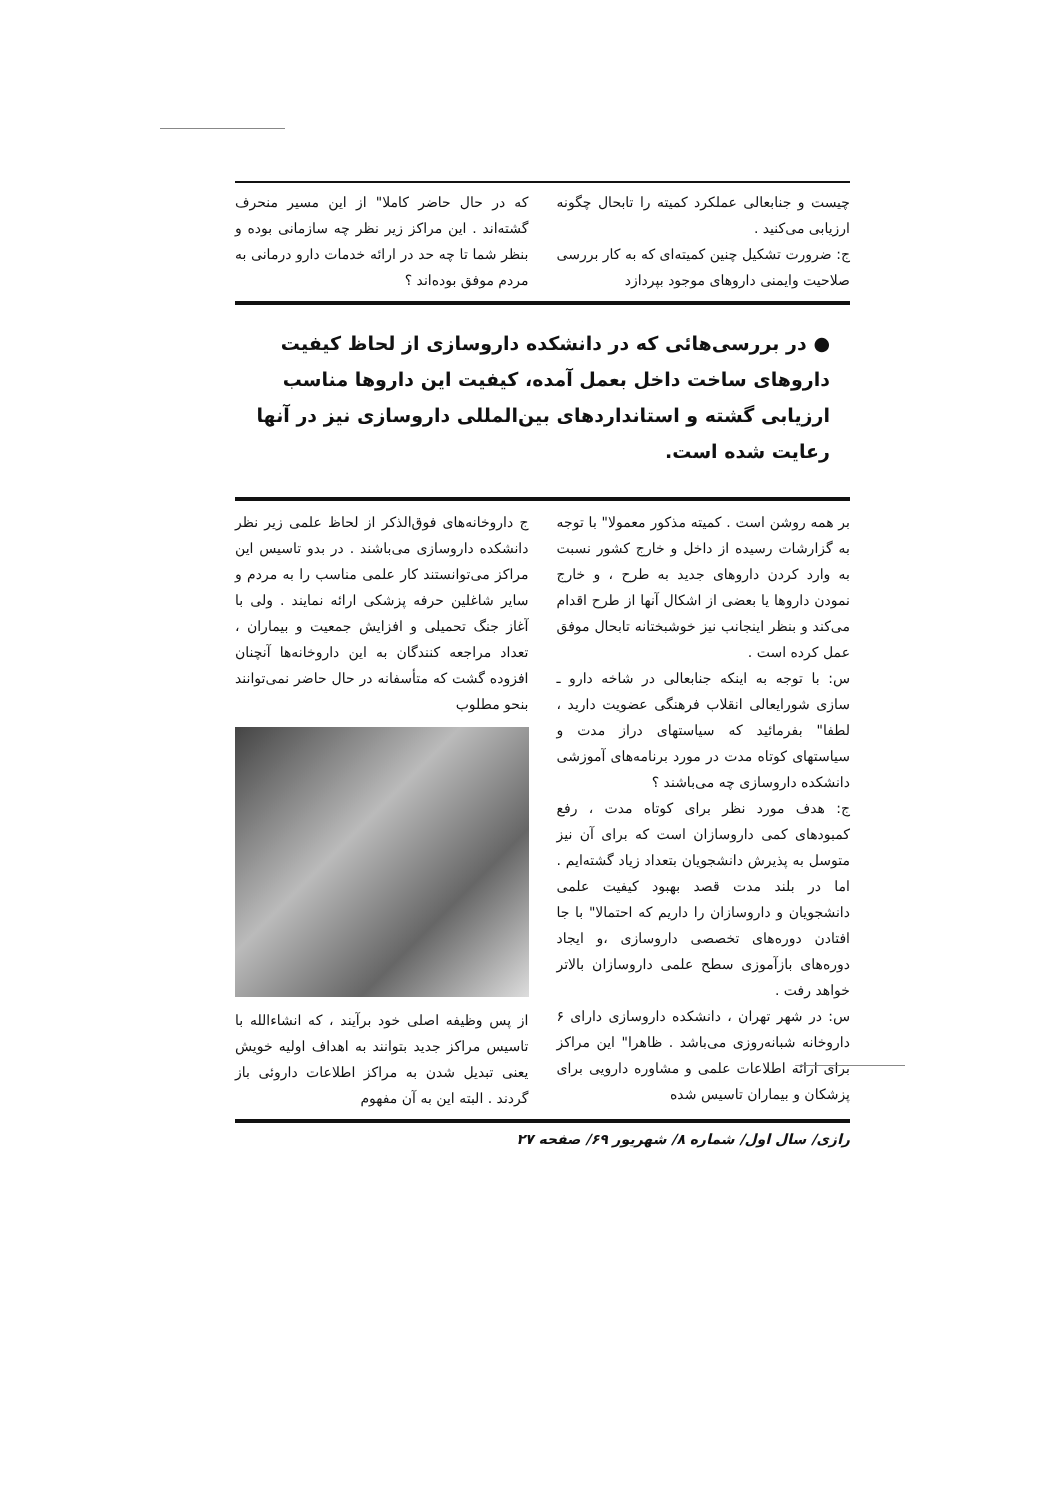چیست و جنابعالی عملکرد کمیته را تابحال چگونه ارزیابی می‌کنید .
ج: ضرورت تشکیل چنین کمیته‌ای که به کار بررسی صلاحیت وایمنی داروهای موجود بپردازد
که در حال حاضر کاملا" از این مسیر منحرف گشته‌اند . این مراکز زیر نظر چه سازمانی بوده و بنظر شما تا چه حد در ارائه خدمات دارو درمانی به مردم موفق بوده‌اند ؟
● در بررسی‌هائی که در دانشکده داروسازی از لحاظ کیفیت داروهای ساخت داخل بعمل آمده، کیفیت این داروها مناسب ارزیابی گشته و استانداردهای بین‌المللی داروسازی نیز در آنها رعایت شده است.
بر همه روشن است . کمیته مذکور معمولا" با توجه به گزارشات رسیده از داخل و خارج کشور نسبت به وارد کردن داروهای جدید به طرح ، و خارج نمودن داروها یا بعضی از اشکال آنها از طرح اقدام می‌کند و بنظر اینجانب نیز خوشبختانه تابحال موفق عمل کرده است .
س: با توجه به اینکه جنابعالی در شاخه دارو ـ سازی شورایعالی انقلاب فرهنگی عضویت دارید ، لطفا" بفرمائید که سیاستهای دراز مدت و سیاستهای کوتاه مدت در مورد برنامه‌های آموزشی دانشکده داروسازی چه می‌باشند ؟
ج: هدف مورد نظر برای کوتاه مدت ، رفع کمبودهای کمی داروسازان است که برای آن نیز متوسل به پذیرش دانشجویان بتعداد زیاد گشته‌ایم . اما در بلند مدت قصد بهبود کیفیت علمی دانشجویان و داروسازان را داریم که احتمالا" با جا افتادن دوره‌های تخصصی داروسازی ،و ایجاد دوره‌های بازآموزی سطح علمی داروسازان بالاتر خواهد رفت .
س: در شهر تهران ، دانشکده داروسازی دارای ۶ داروخانه شبانه‌روزی می‌باشد . ظاهرا" این مراکز برای ارائه اطلاعات علمی و مشاوره دارویی برای پزشکان و بیماران تاسیس شده
ج داروخانه‌های فوق‌الذکر از لحاظ علمی زیر نظر دانشکده داروسازی می‌باشند . در بدو تاسیس این مراکز می‌توانستند کار علمی مناسب را به مردم و سایر شاغلین حرفه پزشکی ارائه نمایند . ولی با آغاز جنگ تحمیلی و افزایش جمعیت و بیماران ، تعداد مراجعه کنندگان به این داروخانه‌ها آنچنان افزوده گشت که متأسفانه در حال حاضر نمی‌توانند بنحو مطلوب
از پس وظیفه اصلی خود برآیند ، که انشاءالله با تاسیس مراکز جدید بتوانند به اهداف اولیه خویش یعنی تبدیل شدن به مراکز اطلاعات داروئی باز گردند . البته این به آن مفهوم
رازی/ سال اول/ شماره ۸/ شهریور ۶۹/ صفحه ۲۷